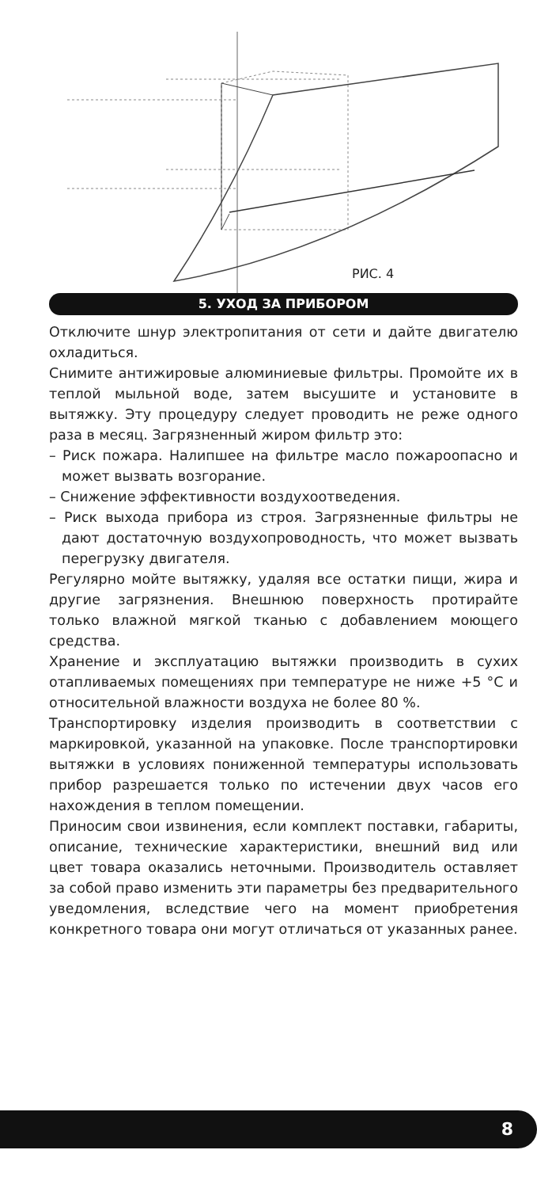РИС. 4
5. УХОД ЗА ПРИБОРОМ
Отключите шнур электропитания от сети и дайте двигателю охладиться.
Снимите антижировые алюминиевые фильтры. Промойте их в теплой мыльной воде, затем высушите и установите в вытяжку. Эту процедуру следует проводить не реже одного раза в месяц. Загрязненный жиром фильтр это:
– Риск пожара. Налипшее на фильтре масло пожароопасно и может вызвать возгорание.
– Снижение эффективности воздухоотведения.
– Риск выхода прибора из строя. Загрязненные фильтры не дают достаточную воздухопроводность, что может вызвать перегрузку двигателя.
Регулярно мойте вытяжку, удаляя все остатки пищи, жира и другие загрязнения. Внешнюю поверхность протирайте только влажной мягкой тканью с добавлением моющего средства.
Хранение и эксплуатацию вытяжки производить в сухих отапливаемых помещениях при температуре не ниже +5 °C и относительной влажности воздуха не более 80 %.
Транспортировку изделия производить в соответствии с маркировкой, указанной на упаковке. После транспортировки вытяжки в условиях пониженной температуры использовать прибор разрешается только по истечении двух часов его нахождения в теплом помещении.
Приносим свои извинения, если комплект поставки, габариты, описание, технические характеристики, внешний вид или цвет товара оказались неточными. Производитель оставляет за собой право изменить эти параметры без предварительного уведомления, вследствие чего на момент приобретения конкретного товара они могут отличаться от указанных ранее.
8